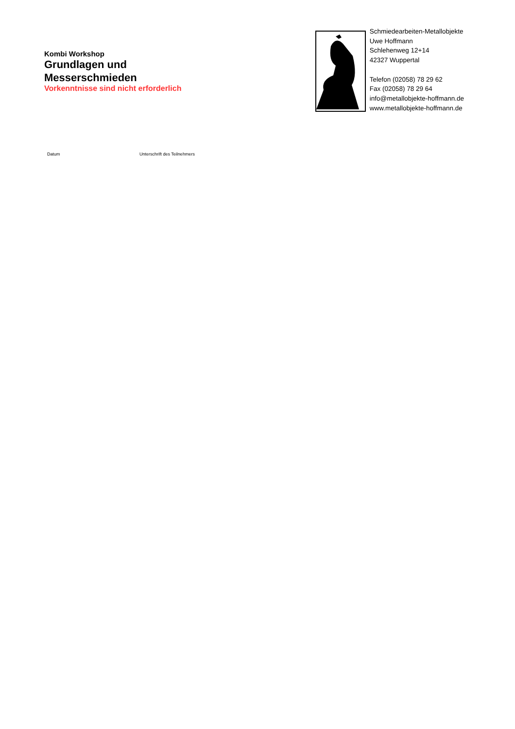Kombi Workshop
Grundlagen und
Messerschmieden
Vorkenntnisse sind nicht erforderlich
Schmiedearbeiten-Metallobjekte
Uwe Hoffmann
Schlehenweg 12+14
42327 Wuppertal
Telefon (02058) 78 29 62
Fax (02058) 78 29 64
info@metallobjekte-hoffmann.de
www.metallobjekte-hoffmann.de
Datum Unterschrift des Teilnehmers